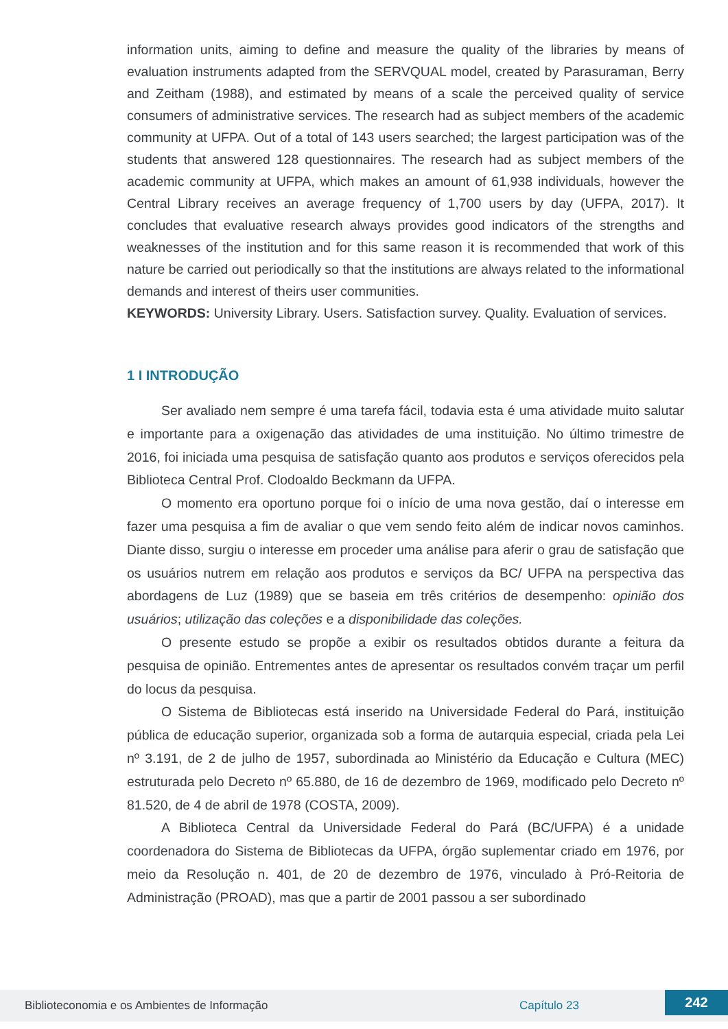information units, aiming to define and measure the quality of the libraries by means of evaluation instruments adapted from the SERVQUAL model, created by Parasuraman, Berry and Zeitham (1988), and estimated by means of a scale the perceived quality of service consumers of administrative services. The research had as subject members of the academic community at UFPA. Out of a total of 143 users searched; the largest participation was of the students that answered 128 questionnaires. The research had as subject members of the academic community at UFPA, which makes an amount of 61,938 individuals, however the Central Library receives an average frequency of 1,700 users by day (UFPA, 2017). It concludes that evaluative research always provides good indicators of the strengths and weaknesses of the institution and for this same reason it is recommended that work of this nature be carried out periodically so that the institutions are always related to the informational demands and interest of theirs user communities.
KEYWORDS: University Library. Users. Satisfaction survey. Quality. Evaluation of services.
1 I INTRODUÇÃO
Ser avaliado nem sempre é uma tarefa fácil, todavia esta é uma atividade muito salutar e importante para a oxigenação das atividades de uma instituição. No último trimestre de 2016, foi iniciada uma pesquisa de satisfação quanto aos produtos e serviços oferecidos pela Biblioteca Central Prof. Clodoaldo Beckmann da UFPA.
O momento era oportuno porque foi o início de uma nova gestão, daí o interesse em fazer uma pesquisa a fim de avaliar o que vem sendo feito além de indicar novos caminhos. Diante disso, surgiu o interesse em proceder uma análise para aferir o grau de satisfação que os usuários nutrem em relação aos produtos e serviços da BC/ UFPA na perspectiva das abordagens de Luz (1989) que se baseia em três critérios de desempenho: opinião dos usuários; utilização das coleções e a disponibilidade das coleções.
O presente estudo se propõe a exibir os resultados obtidos durante a feitura da pesquisa de opinião. Entrementes antes de apresentar os resultados convém traçar um perfil do locus da pesquisa.
O Sistema de Bibliotecas está inserido na Universidade Federal do Pará, instituição pública de educação superior, organizada sob a forma de autarquia especial, criada pela Lei nº 3.191, de 2 de julho de 1957, subordinada ao Ministério da Educação e Cultura (MEC) estruturada pelo Decreto nº 65.880, de 16 de dezembro de 1969, modificado pelo Decreto nº 81.520, de 4 de abril de 1978 (COSTA, 2009).
A Biblioteca Central da Universidade Federal do Pará (BC/UFPA) é a unidade coordenadora do Sistema de Bibliotecas da UFPA, órgão suplementar criado em 1976, por meio da Resolução n. 401, de 20 de dezembro de 1976, vinculado à Pró-Reitoria de Administração (PROAD), mas que a partir de 2001 passou a ser subordinado
Biblioteconomia e os Ambientes de Informação Capítulo 23 242